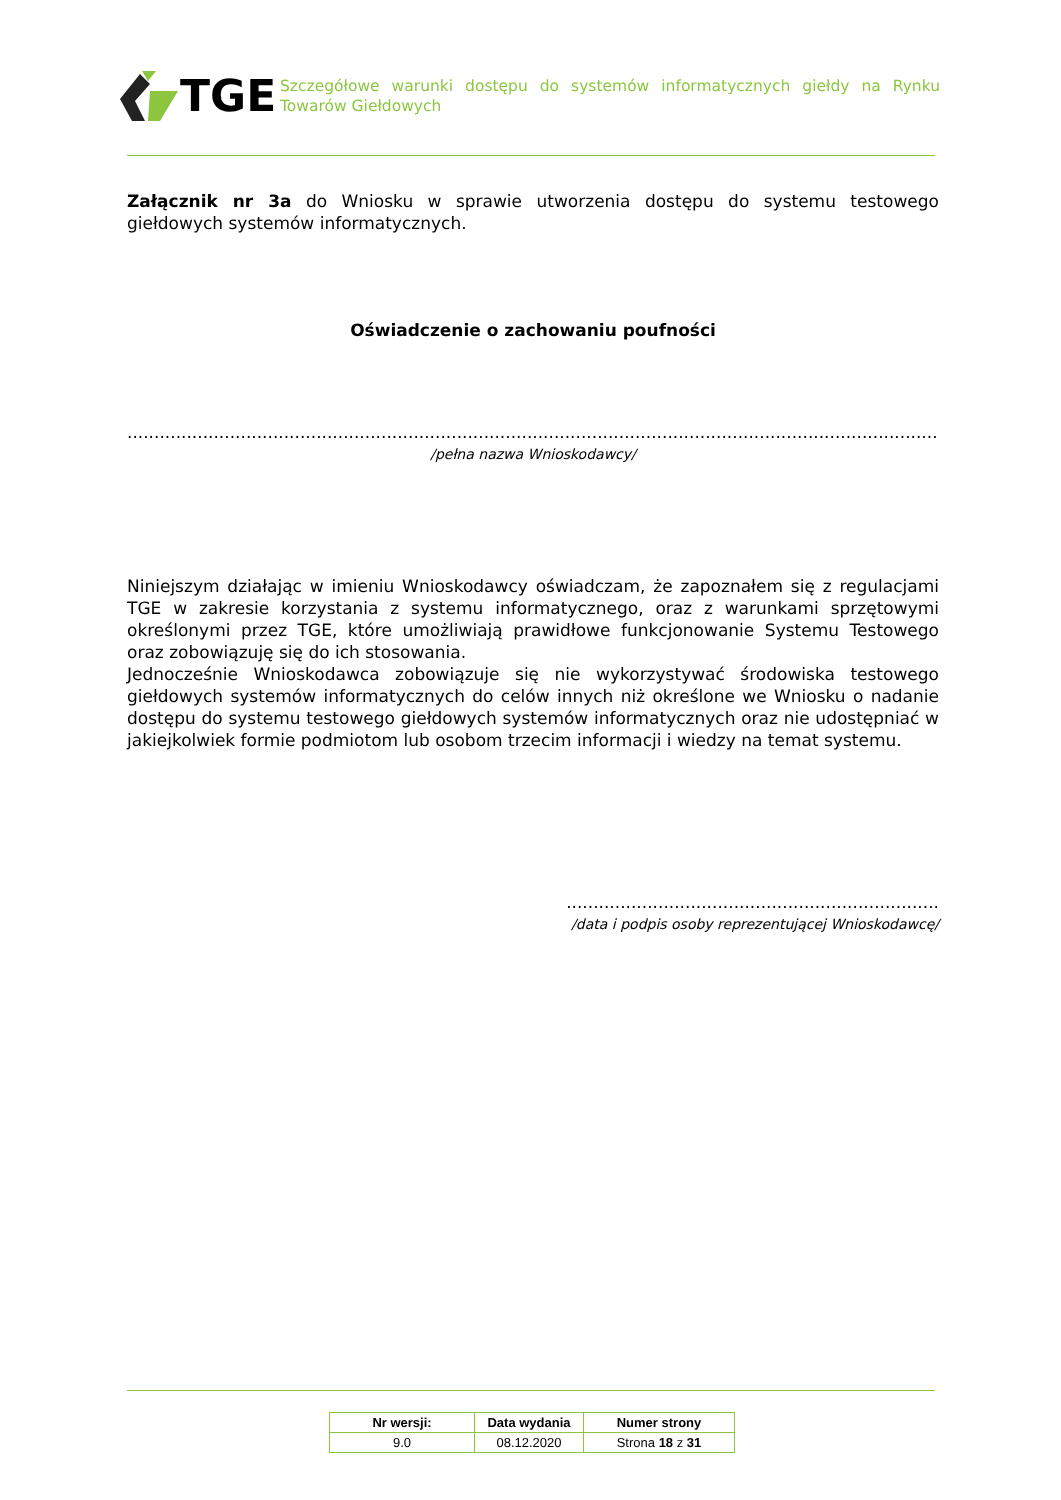TGE
Szczegółowe warunki dostępu do systemów informatycznych giełdy na Rynku Towarów Giełdowych
Załącznik nr 3a do Wniosku w sprawie utworzenia dostępu do systemu testowego giełdowych systemów informatycznych.
Oświadczenie o zachowaniu poufności
......................................................................................................................................................
/pełna nazwa Wnioskodawcy/
Niniejszym działając w imieniu Wnioskodawcy oświadczam, że zapoznałem się z regulacjami TGE w zakresie korzystania z systemu informatycznego, oraz z warunkami sprzętowymi określonymi przez TGE, które umożliwiają prawidłowe funkcjonowanie Systemu Testowego oraz zobowiązuję się do ich stosowania.
Jednocześnie Wnioskodawca zobowiązuje się nie wykorzystywać środowiska testowego giełdowych systemów informatycznych do celów innych niż określone we Wniosku o nadanie dostępu do systemu testowego giełdowych systemów informatycznych oraz nie udostępniać w jakiejkolwiek formie podmiotom lub osobom trzecim informacji i wiedzy na temat systemu.
.....................................................................
/data i podpis osoby reprezentującej Wnioskodawcę/
| Nr wersji: | Data wydania | Numer strony |
| --- | --- | --- |
| 9.0 | 08.12.2020 | Strona 18 z 31 |